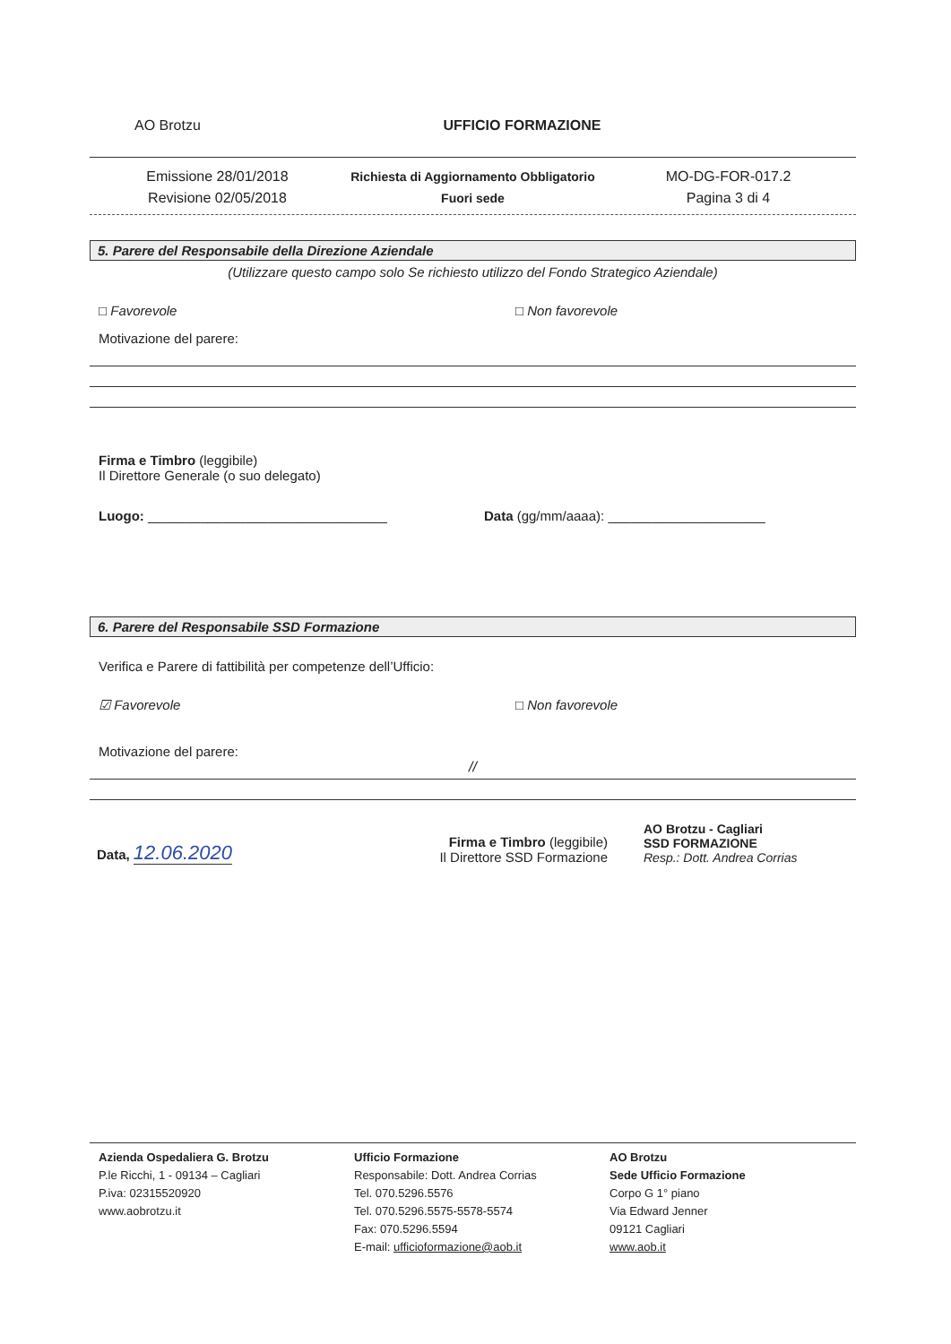AO Brotzu UFFICIO FORMAZIONE
Emissione 28/01/2018
Revisione 02/05/2018
Richiesta di Aggiornamento Obbligatorio
Fuori sede
MO-DG-FOR-017.2
Pagina 3 di 4
5. Parere del Responsabile della Direzione Aziendale
(Utilizzare questo campo solo Se richiesto utilizzo del Fondo Strategico Aziendale)
□ Favorevole □ Non favorevole
Motivazione del parere:
Firma e Timbro (leggibile)
Il Direttore Generale (o suo delegato)
Luogo: ________________________________ Data (gg/mm/aaaa): _____________________
6. Parere del Responsabile SSD Formazione
Verifica e Parere di fattibilità per competenze dell’Ufficio:
☑ Favorevole □ Non favorevole
Motivazione del parere:
//
Data, 12.06.2020
Firma e Timbro (leggibile)
Il Direttore SSD Formazione
AO Brotzu - Cagliari
SSD FORMAZIONE
Resp.: Dott. Andrea Corrias
Azienda Ospedaliera G. Brotzu
P.le Ricchi, 1 - 09134 – Cagliari
P.iva: 02315520920
www.aobrotzu.it
Ufficio Formazione
Responsabile: Dott. Andrea Corrias
Tel. 070.5296.5576
Tel. 070.5296.5575-5578-5574
Fax: 070.5296.5594
E-mail: ufficioformazione@aob.it
AO Brotzu
Sede Ufficio Formazione
Corpo G 1° piano
Via Edward Jenner
09121 Cagliari
www.aob.it